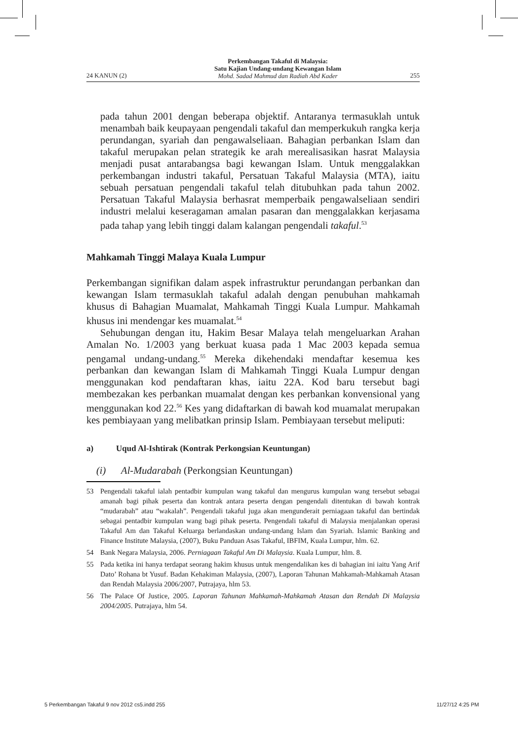24 KANUN (2)
Perkembangan Takaful di Malaysia:
Satu Kajian Undang-undang Kewangan Islam
Mohd. Sadad Mahmud dan Radiah Abd Kader
255
pada tahun 2001 dengan beberapa objektif. Antaranya termasuklah untuk menambah baik keupayaan pengendali takaful dan memperkukuh rangka kerja perundangan, syariah dan pengawalseliaan. Bahagian perbankan Islam dan takaful merupakan pelan strategik ke arah merealisasikan hasrat Malaysia menjadi pusat antarabangsa bagi kewangan Islam. Untuk menggalakkan perkembangan industri takaful, Persatuan Takaful Malaysia (MTA), iaitu sebuah persatuan pengendali takaful telah ditubuhkan pada tahun 2002. Persatuan Takaful Malaysia berhasrat memperbaik pengawalseliaan sendiri industri melalui keseragaman amalan pasaran dan menggalakkan kerjasama pada tahap yang lebih tinggi dalam kalangan pengendali takaful.<sup>53</sup>
Mahkamah Tinggi Malaya Kuala Lumpur
Perkembangan signifikan dalam aspek infrastruktur perundangan perbankan dan kewangan Islam termasuklah takaful adalah dengan penubuhan mahkamah khusus di Bahagian Muamalat, Mahkamah Tinggi Kuala Lumpur. Mahkamah khusus ini mendengar kes muamalat.<sup>54</sup>
Sehubungan dengan itu, Hakim Besar Malaya telah mengeluarkan Arahan Amalan No. 1/2003 yang berkuat kuasa pada 1 Mac 2003 kepada semua pengamal undang-undang.<sup>55</sup> Mereka dikehendaki mendaftar kesemua kes perbankan dan kewangan Islam di Mahkamah Tinggi Kuala Lumpur dengan menggunakan kod pendaftaran khas, iaitu 22A. Kod baru tersebut bagi membezakan kes perbankan muamalat dengan kes perbankan konvensional yang menggunakan kod 22.<sup>56</sup> Kes yang didaftarkan di bawah kod muamalat merupakan kes pembiayaan yang melibatkan prinsip Islam. Pembiayaan tersebut meliputi:
a) Uqud Al-Ishtirak (Kontrak Perkongsian Keuntungan)
(i) Al-Mudarabah (Perkongsian Keuntungan)
53 Pengendali takaful ialah pentadbir kumpulan wang takaful dan mengurus kumpulan wang tersebut sebagai amanah bagi pihak peserta dan kontrak antara peserta dengan pengendali ditentukan di bawah kontrak “mudarabah” atau “wakalah”. Pengendali takaful juga akan mengunderait perniagaan takaful dan bertindak sebagai pentadbir kumpulan wang bagi pihak peserta. Pengendali takaful di Malaysia menjalankan operasi Takaful Am dan Takaful Keluarga berlandaskan undang-undang Islam dan Syariah. Islamic Banking and Finance Institute Malaysia, (2007), Buku Panduan Asas Takaful, IBFIM, Kuala Lumpur, hlm. 62.
54 Bank Negara Malaysia, 2006. Perniagaan Takaful Am Di Malaysia. Kuala Lumpur, hlm. 8.
55 Pada ketika ini hanya terdapat seorang hakim khusus untuk mengendalikan kes di bahagian ini iaitu Yang Arif Dato’ Rohana bt Yusuf. Badan Kehakiman Malaysia, (2007), Laporan Tahunan Mahkamah-Mahkamah Atasan dan Rendah Malaysia 2006/2007, Putrajaya, hlm 53.
56 The Palace Of Justice, 2005. Laporan Tahunan Mahkamah-Mahkamah Atasan dan Rendah Di Malaysia 2004/2005. Putrajaya, hlm 54.
5 Perkembangan Takaful 9 nov 2012 cs5.indd 255 11/27/12 4:25 PM